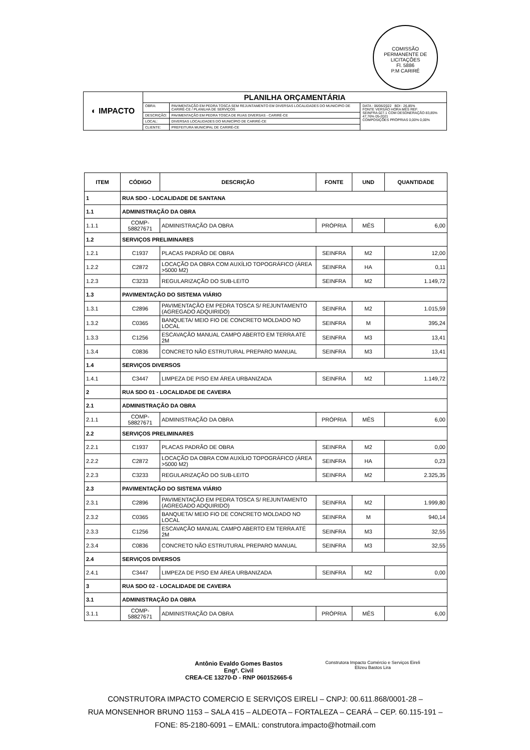COMISSÃO PERMANENTE DE LICITAÇÕES
Fl. 5886
P.M CARIRÉ
| ◐ IMPACTO | PLANILHA ORÇAMENTÁRIA | | |
| | OBRA: | PAVIMENTAÇÃO EM PEDRA TOSCA SEM REJUNTAMENTO EM DIVERSAS LOCALIDADES DO MUNICIPIO DE CARIRÉ-CE / PLANILHA DE SERVIÇOS | DATA : 06/06/2022 BDI : 26,85% FONTE VERSÃO HORA MÊS REF. SEINFRA 027.1 COM DESONERAÇÃO 83,85% 47,76% 05-2021 COMPOSIÇÕES PRÓPRIAS 0,00% 0,00% |
| | DESCRIÇÃO: | PAVIMENTAÇÃO EM PEDRA TOSCA DE RUAS DIVERSAS - CARIRÉ-CE | |
| | LOCAL: | DIVERSAS LOCALIDADES DO MUNICÍPIO DE CARIRÉ-CE | |
| | CLIENTE: | PREFEITURA MUNICIPAL DE CARIRÉ-CE | |
| ITEM | CÓDIGO | DESCRIÇÃO | FONTE | UND | QUANTIDADE |
| --- | --- | --- | --- | --- | --- |
| 1 | RUA SDO - LOCALIDADE DE SANTANA | | | | |
| 1.1 | ADMINISTRAÇÃO DA OBRA | | | | |
| 1.1.1 | COMP-58827671 | ADMINISTRAÇÃO DA OBRA | PRÓPRIA | MÊS | 6,00 |
| 1.2 | SERVIÇOS PRELIMINARES | | | | |
| 1.2.1 | C1937 | PLACAS PADRÃO DE OBRA | SEINFRA | M2 | 12,00 |
| 1.2.2 | C2872 | LOCAÇÃO DA OBRA COM AUXÍLIO TOPOGRÁFICO (ÁREA >5000 M2) | SEINFRA | HA | 0,11 |
| 1.2.3 | C3233 | REGULARIZAÇÃO DO SUB-LEITO | SEINFRA | M2 | 1.149,72 |
| 1.3 | PAVIMENTAÇÃO DO SISTEMA VIÁRIO | | | | |
| 1.3.1 | C2896 | PAVIMENTAÇÃO EM PEDRA TOSCA S/ REJUNTAMENTO (AGREGADO ADQUIRIDO) | SEINFRA | M2 | 1.015,59 |
| 1.3.2 | C0365 | BANQUETA/ MEIO FIO DE CONCRETO MOLDADO NO LOCAL | SEINFRA | M | 395,24 |
| 1.3.3 | C1256 | ESCAVAÇÃO MANUAL CAMPO ABERTO EM TERRA ATÉ 2M | SEINFRA | M3 | 13,41 |
| 1.3.4 | C0836 | CONCRETO NÃO ESTRUTURAL PREPARO MANUAL | SEINFRA | M3 | 13,41 |
| 1.4 | SERVIÇOS DIVERSOS | | | | |
| 1.4.1 | C3447 | LIMPEZA DE PISO EM ÁREA URBANIZADA | SEINFRA | M2 | 1.149,72 |
| 2 | RUA SDO 01 - LOCALIDADE DE CAVEIRA | | | | |
| 2.1 | ADMINISTRAÇÃO DA OBRA | | | | |
| 2.1.1 | COMP-58827671 | ADMINISTRAÇÃO DA OBRA | PRÓPRIA | MÊS | 6,00 |
| 2.2 | SERVIÇOS PRELIMINARES | | | | |
| 2.2.1 | C1937 | PLACAS PADRÃO DE OBRA | SEINFRA | M2 | 0,00 |
| 2.2.2 | C2872 | LOCAÇÃO DA OBRA COM AUXÍLIO TOPOGRÁFICO (ÁREA >5000 M2) | SEINFRA | HA | 0,23 |
| 2.2.3 | C3233 | REGULARIZAÇÃO DO SUB-LEITO | SEINFRA | M2 | 2.325,35 |
| 2.3 | PAVIMENTAÇÃO DO SISTEMA VIÁRIO | | | | |
| 2.3.1 | C2896 | PAVIMENTAÇÃO EM PEDRA TOSCA S/ REJUNTAMENTO (AGREGADO ADQUIRIDO) | SEINFRA | M2 | 1.999,80 |
| 2.3.2 | C0365 | BANQUETA/ MEIO FIO DE CONCRETO MOLDADO NO LOCAL | SEINFRA | M | 940,14 |
| 2.3.3 | C1256 | ESCAVAÇÃO MANUAL CAMPO ABERTO EM TERRA ATÉ 2M | SEINFRA | M3 | 32,55 |
| 2.3.4 | C0836 | CONCRETO NÃO ESTRUTURAL PREPARO MANUAL | SEINFRA | M3 | 32,55 |
| 2.4 | SERVIÇOS DIVERSOS | | | | |
| 2.4.1 | C3447 | LIMPEZA DE PISO EM ÁREA URBANIZADA | SEINFRA | M2 | 0,00 |
| 3 | RUA SDO 02 - LOCALIDADE DE CAVEIRA | | | | |
| 3.1 | ADMINISTRAÇÃO DA OBRA | | | | |
| 3.1.1 | COMP-58827671 | ADMINISTRAÇÃO DA OBRA | PRÓPRIA | MÊS | 6,00 |
Antônio Evaldo Gomes Bastos
Engº. Civil
CREA-CE 13270-D - RNP 060152665-6
Construtora Impacto Comércio e Serviços Eireli
Elizeu Bastos Lira
CONSTRUTORA IMPACTO COMERCIO E SERVIÇOS EIRELI – CNPJ: 00.611.868/0001-28 –
RUA MONSENHOR BRUNO 1153 – SALA 415 – ALDEOTA – FORTALEZA – CEARÁ – CEP. 60.115-191 –
FONE: 85-2180-6091 – EMAIL: construtora.impacto@hotmail.com